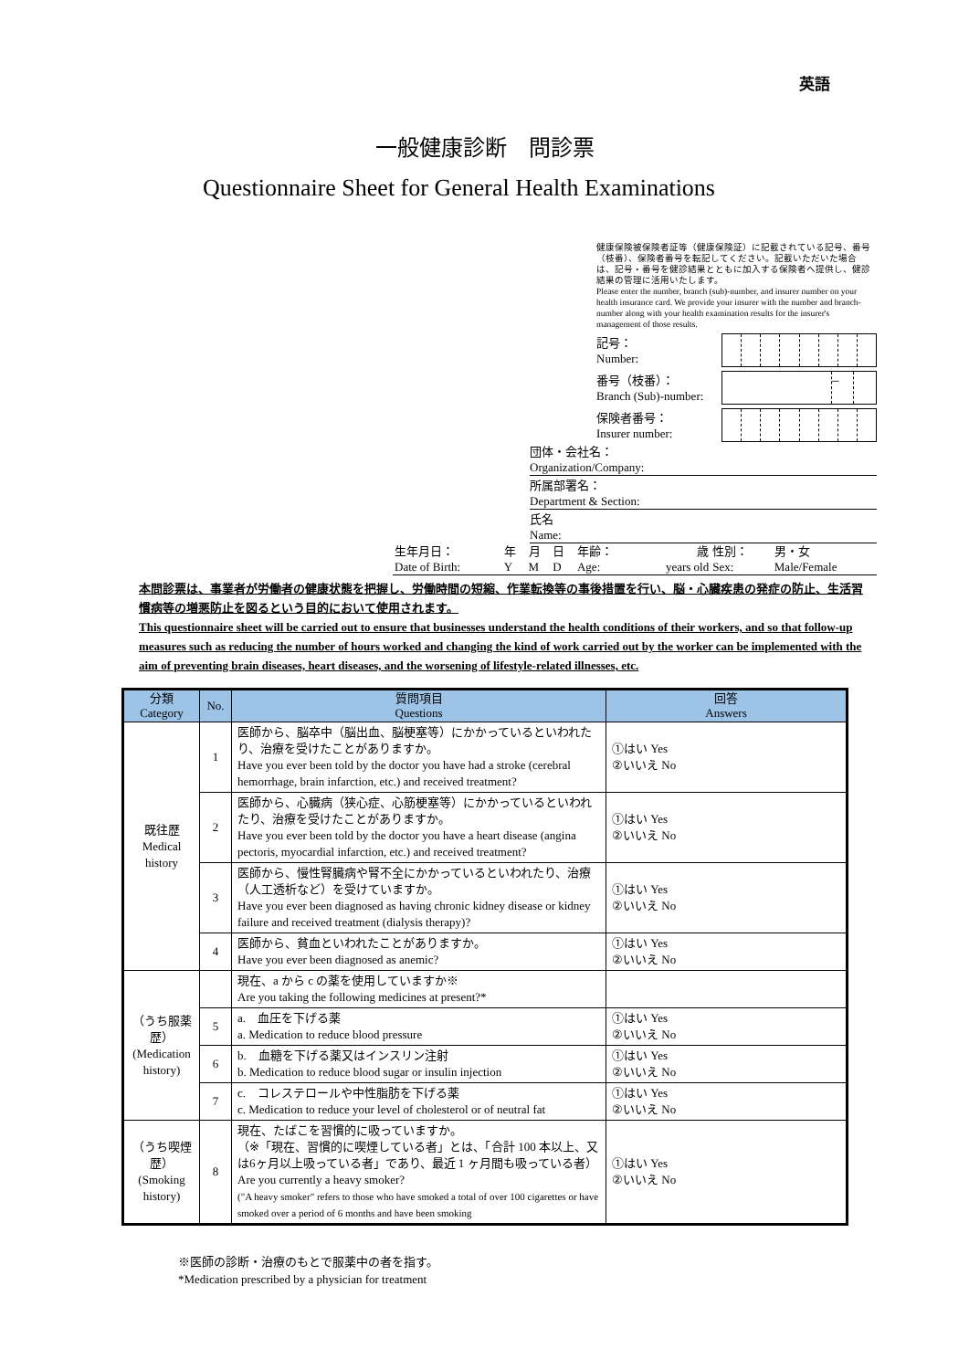英語
一般健康診断　問診票
Questionnaire Sheet for General Health Examinations
健康保険被保険者証等（健康保険証）に記載されている記号、番号（枝番）、保険者番号を転記してください。記載いただいた場合は、記号・番号を健診結果とともに加入する保険者へ提供し、健診結果の管理に活用いたします。
Please enter the number, branch (sub)-number, and insurer number on your health insurance card. We provide your insurer with the number and branch-number along with your health examination results for the insurer's management of those results.
記号：
Number:
番号（枝番）：
Branch (Sub)-number:
–
保険者番号：
Insurer number:
団体・会社名：
Organization/Company:
所属部署名：
Department & Section:
氏名
Name:
| 生年月日： | 年 | 月 | 日 | 年齢： | 歳 | 性別： | 男・女 |
| Date of Birth: | Y | M | D | Age: | years old | Sex: | Male/Female |
本問診票は、事業者が労働者の健康状態を把握し、労働時間の短縮、作業転換等の事後措置を行い、脳・心臓疾患の発症の防止、生活習慣病等の増悪防止を図るという目的において使用されます。
This questionnaire sheet will be carried out to ensure that businesses understand the health conditions of their workers, and so that follow-up measures such as reducing the number of hours worked and changing the kind of work carried out by the worker can be implemented with the aim of preventing brain diseases, heart diseases, and the worsening of lifestyle-related illnesses, etc.
| 分類 Category | No. | 質問項目 Questions | 回答 Answers |
| --- | --- | --- | --- |
| 既往歴 Medical history | 1 | 医師から、脳卒中（脳出血、脳梗塞等）にかかっているといわれたり、治療を受けたことがありますか。 Have you ever been told by the doctor you have had a stroke (cerebral hemorrhage, brain infarction, etc.) and received treatment? | ①はい Yes ②いいえ No |
| | 2 | 医師から、心臓病（狭心症、心筋梗塞等）にかかっているといわれたり、治療を受けたことがありますか。 Have you ever been told by the doctor you have a heart disease (angina pectoris, myocardial infarction, etc.) and received treatment? | ①はい Yes ②いいえ No |
| | 3 | 医師から、慢性腎臓病や腎不全にかかっているといわれたり、治療（人工透析など）を受けていますか。 Have you ever been diagnosed as having chronic kidney disease or kidney failure and received treatment (dialysis therapy)? | ①はい Yes ②いいえ No |
| | 4 | 医師から、貧血といわれたことがありますか。 Have you ever been diagnosed as anemic? | ①はい Yes ②いいえ No |
| （うち服薬歴） (Medication history) | | 現在、a から c の薬を使用していますか※ Are you taking the following medicines at present?* | |
| | 5 | a. 血圧を下げる薬 a. Medication to reduce blood pressure | ①はい Yes ②いいえ No |
| | 6 | b. 血糖を下げる薬又はインスリン注射 b. Medication to reduce blood sugar or insulin injection | ①はい Yes ②いいえ No |
| | 7 | c. コレステロールや中性脂肪を下げる薬 c. Medication to reduce your level of cholesterol or of neutral fat | ①はい Yes ②いいえ No |
| （うち喫煙歴） (Smoking history) | 8 | 現在、たばこを習慣的に吸っていますか。 （※「現在、習慣的に喫煙している者」とは、「合計 100 本以上、又は6ヶ月以上吸っている者」であり、最近 1 ヶ月間も吸っている者） Are you currently a heavy smoker? ("A heavy smoker" refers to those who have smoked a total of over 100 cigarettes or have smoked over a period of 6 months and have been smoking | ①はい Yes ②いいえ No |
※医師の診断・治療のもとで服薬中の者を指す。
*Medication prescribed by a physician for treatment